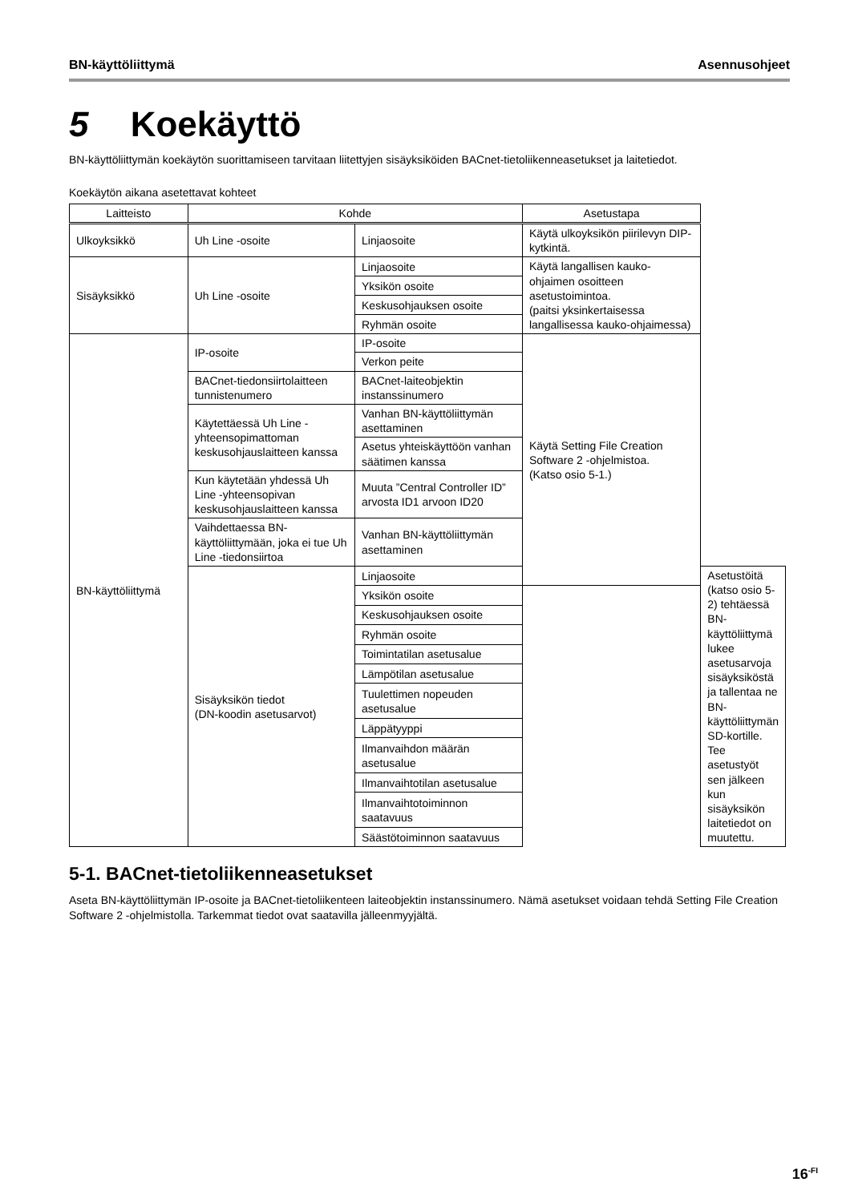BN-käyttöliittymä Asennusohjeet
5 Koekäyttö
BN-käyttöliittymän koekäytön suorittamiseen tarvitaan liitettyjen sisäyksiköiden BACnet-tietoliikenneasetukset ja laitetiedot.
Koekäytön aikana asetettavat kohteet
| Laitteisto | Kohde | | Asetustapa | |
| --- | --- | --- | --- | --- |
| Ulkoyksikkö | Uh Line -osoite | Linjaosoite | Käytä ulkoyksikön piirilevyn DIP-kytkintä. | |
| Sisäyksikkö | Uh Line -osoite | Linjaosoite | Käytä langallisen kauko-ohjaimen osoitteen asetustoimintoa. (paitsi yksinkertaisessa langallisessa kauko-ohjaimessa) | |
| | | Yksikön osoite | | |
| | | Keskusohjauksen osoite | | |
| | | Ryhmän osoite | | |
| BN-käyttöliittymä | IP-osoite | IP-osoite | Käytä Setting File Creation Software 2 -ohjelmistoa. (Katso osio 5-1.) | |
| | | Verkon peite | | |
| | BACnet-tiedonsiirtolaitteen tunnistenumero | BACnet-laiteobjektin instanssinumero | | |
| | Käytettäessä Uh Line -yhteensopimattoman keskusohjauslaitteen kanssa | Vanhan BN-käyttöliittymän asettaminen | | |
| | | Asetus yhteiskäyttöön vanhan säätimen kanssa | | |
| | Kun käytetään yhdessä Uh Line -yhteensopivan keskusohjauslaitteen kanssa | Muuta ”Central Controller ID” arvosta ID1 arvoon ID20 | | |
| | Vaihdettaessa BN-käyttöliittymään, joka ei tue Uh Line -tiedonsiirtoa | Vanhan BN-käyttöliittymän asettaminen | | |
| | Sisäyksikön tiedot (DN-koodin asetusarvot) | Linjaosoite | | Asetustöitä (katso osio 5-2) tehtäessä BN-käyttöliittymä lukee asetusarvoja sisäyksiköstä ja tallentaa ne BN-käyttöliittymän SD-kortille. Tee asetustyöt sen jälkeen kun sisäyksikön laitetiedot on muutettu. |
| | | Yksikön osoite | | |
| | | Keskusohjauksen osoite | | |
| | | Ryhmän osoite | | |
| | | Toimintatilan asetusalue | | |
| | | Lämpötilan asetusalue | | |
| | | Tuulettimen nopeuden asetusalue | | |
| | | Läppätyyppi | | |
| | | Ilmanvaihdon määrän asetusalue | | |
| | | Ilmanvaihtotilan asetusalue | | |
| | | Ilmanvaihtotoiminnon saatavuus | | |
| | | Säästötoiminnon saatavuus | | |
5-1. BACnet-tietoliikenneasetukset
Aseta BN-käyttöliittymän IP-osoite ja BACnet-tietoliikenteen laiteobjektin instanssinumero. Nämä asetukset voidaan tehdä Setting File Creation Software 2 -ohjelmistolla. Tarkemmat tiedot ovat saatavilla jälleenmyyjältä.
16<sup>-FI</sup>